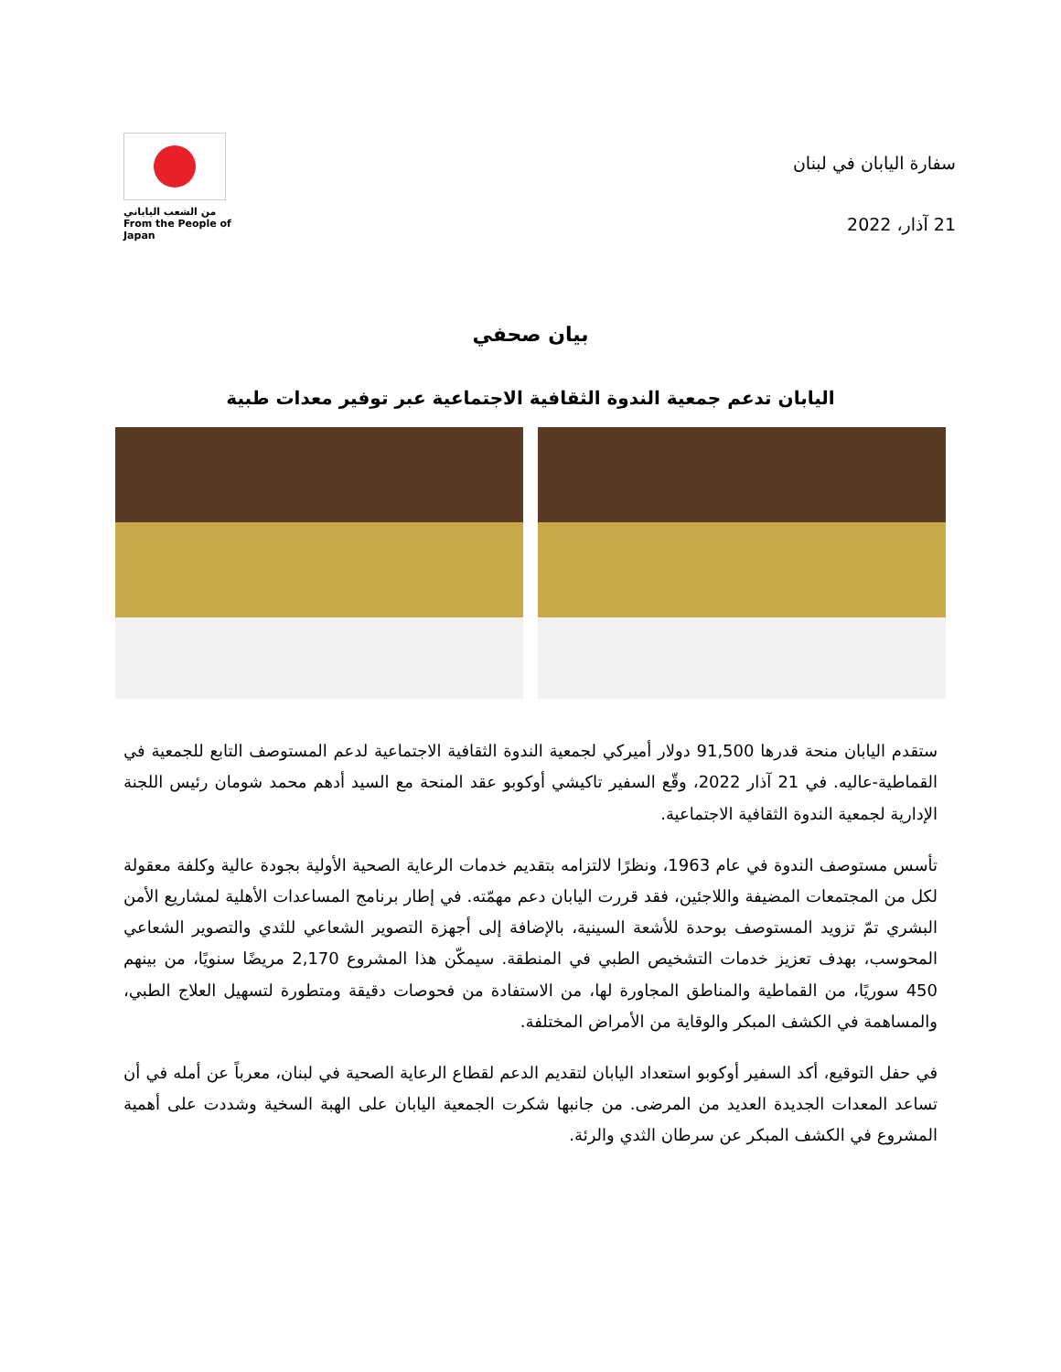سفارة اليابان في لبنان
21 آذار، 2022
من الشعب الياباني
From the People of Japan
بيان صحفي
اليابان تدعم جمعية الندوة الثقافية الاجتماعية عبر توفير معدات طبية
ستقدم اليابان منحة قدرها 91,500 دولار أميركي لجمعية الندوة الثقافية الاجتماعية لدعم المستوصف التابع للجمعية في القماطية-عاليه. في 21 آذار 2022، وقّع السفير تاكيشي أوكوبو عقد المنحة مع السيد أدهم محمد شومان رئيس اللجنة الإدارية لجمعية الندوة الثقافية الاجتماعية.
تأسس مستوصف الندوة في عام 1963، ونظرًا لالتزامه بتقديم خدمات الرعاية الصحية الأولية بجودة عالية وكلفة معقولة لكل من المجتمعات المضيفة واللاجئين، فقد قررت اليابان دعم مهمّته. في إطار برنامج المساعدات الأهلية لمشاريع الأمن البشري تمّ تزويد المستوصف بوحدة للأشعة السينية، بالإضافة إلى أجهزة التصوير الشعاعي للثدي والتصوير الشعاعي المحوسب، بهدف تعزيز خدمات التشخيص الطبي في المنطقة. سيمكّن هذا المشروع 2,170 مريضًا سنويًا، من بينهم 450 سوريًا، من القماطية والمناطق المجاورة لها، من الاستفادة من فحوصات دقيقة ومتطورة لتسهيل العلاج الطبي، والمساهمة في الكشف المبكر والوقاية من الأمراض المختلفة.
في حفل التوقيع، أكد السفير أوكوبو استعداد اليابان لتقديم الدعم لقطاع الرعاية الصحية في لبنان، معرباً عن أمله في أن تساعد المعدات الجديدة العديد من المرضى. من جانبها شكرت الجمعية اليابان على الهبة السخية وشددت على أهمية المشروع في الكشف المبكر عن سرطان الثدي والرئة.